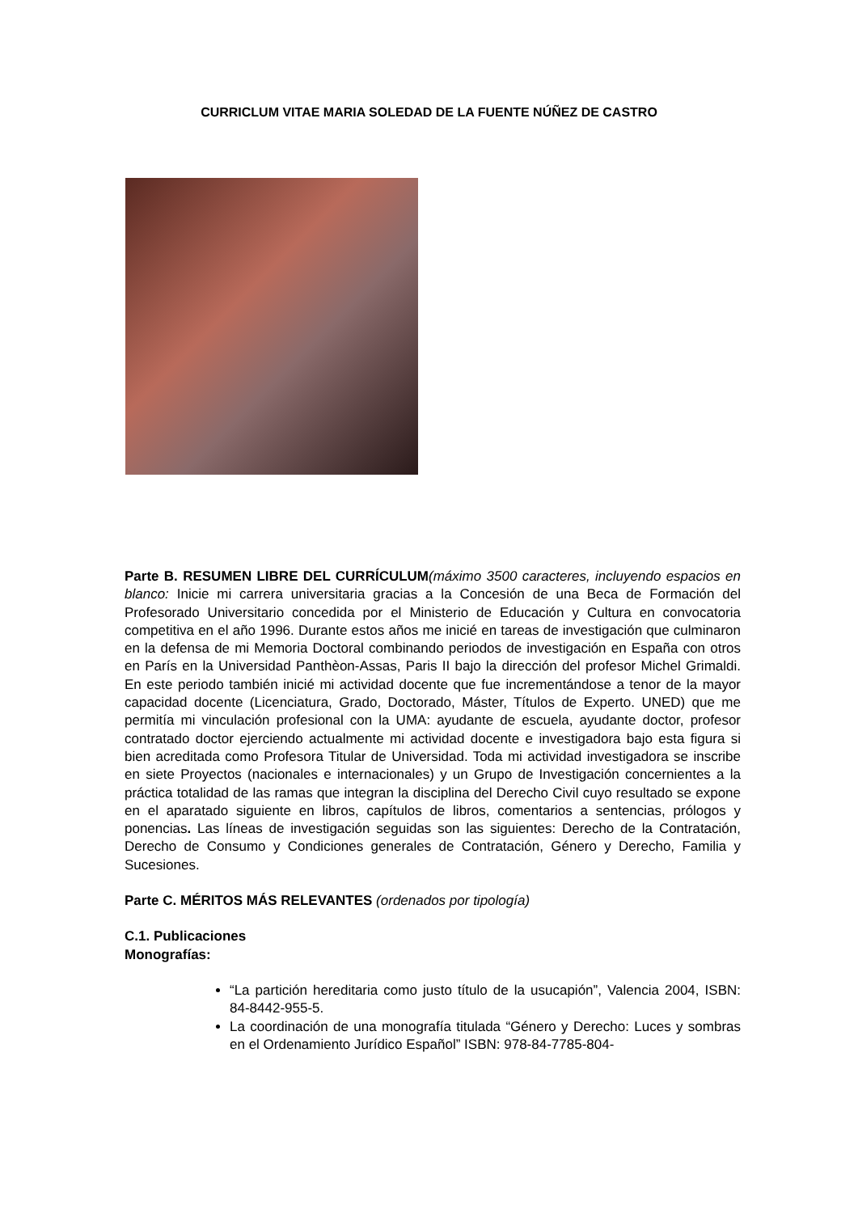CURRICLUM VITAE MARIA SOLEDAD DE LA FUENTE NÚÑEZ DE CASTRO
Parte B. RESUMEN LIBRE DEL CURRÍCULUM(máximo 3500 caracteres, incluyendo espacios en blanco: Inicie mi carrera universitaria gracias a la Concesión de una Beca de Formación del Profesorado Universitario concedida por el Ministerio de Educación y Cultura en convocatoria competitiva en el año 1996. Durante estos años me inicié en tareas de investigación que culminaron en la defensa de mi Memoria Doctoral combinando periodos de investigación en España con otros en París en la Universidad Panthèon-Assas, Paris II bajo la dirección del profesor Michel Grimaldi. En este periodo también inicié mi actividad docente que fue incrementándose a tenor de la mayor capacidad docente (Licenciatura, Grado, Doctorado, Máster, Títulos de Experto. UNED) que me permitía mi vinculación profesional con la UMA: ayudante de escuela, ayudante doctor, profesor contratado doctor ejerciendo actualmente mi actividad docente e investigadora bajo esta figura si bien acreditada como Profesora Titular de Universidad. Toda mi actividad investigadora se inscribe en siete Proyectos (nacionales e internacionales) y un Grupo de Investigación concernientes a la práctica totalidad de las ramas que integran la disciplina del Derecho Civil cuyo resultado se expone en el aparatado siguiente en libros, capítulos de libros, comentarios a sentencias, prólogos y ponencias. Las líneas de investigación seguidas son las siguientes: Derecho de la Contratación, Derecho de Consumo y Condiciones generales de Contratación, Género y Derecho, Familia y Sucesiones.
Parte C. MÉRITOS MÁS RELEVANTES (ordenados por tipología)
C.1. Publicaciones
Monografías:
“La partición hereditaria como justo título de la usucapión”, Valencia 2004, ISBN: 84-8442-955-5.
La coordinación de una monografía titulada “Género y Derecho: Luces y sombras en el Ordenamiento Jurídico Español” ISBN: 978-84-7785-804-